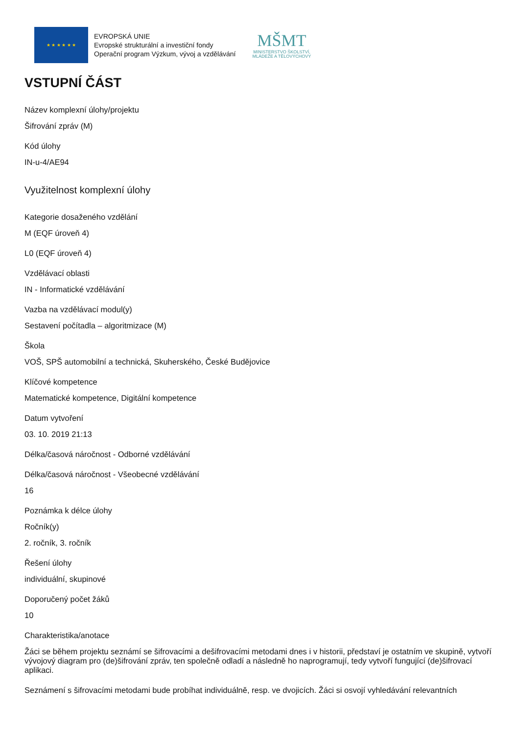★ ★ ★ ★ ★ ★
EVROPSKÁ UNIE
Evropské strukturální a investiční fondy
Operační program Výzkum, vývoj a vzdělávání
MŠMT
MINISTERSTVO ŠKOLSTVÍ,
MLÁDEŽE A TĚLOVÝCHOVY
VSTUPNÍ ČÁST
Název komplexní úlohy/projektu
Šifrování zpráv (M)
Kód úlohy
IN-u-4/AE94
Využitelnost komplexní úlohy
Kategorie dosaženého vzdělání
M (EQF úroveň 4)
L0 (EQF úroveň 4)
Vzdělávací oblasti
IN - Informatické vzdělávání
Vazba na vzdělávací modul(y)
Sestavení počítadla – algoritmizace (M)
Škola
VOŠ, SPŠ automobilní a technická, Skuherského, České Budějovice
Klíčové kompetence
Matematické kompetence, Digitální kompetence
Datum vytvoření
03. 10. 2019 21:13
Délka/časová náročnost - Odborné vzdělávání
Délka/časová náročnost - Všeobecné vzdělávání
16
Poznámka k délce úlohy
Ročník(y)
2. ročník, 3. ročník
Řešení úlohy
individuální, skupinové
Doporučený počet žáků
10
Charakteristika/anotace
Žáci se během projektu seznámí se šifrovacími a dešifrovacími metodami dnes i v historii, představí je ostatním ve skupině, vytvoří vývojový diagram pro (de)šifrování zpráv, ten společně odladí a následně ho naprogramují, tedy vytvoří fungující (de)šifrovací aplikaci.
Seznámení s šifrovacími metodami bude probíhat individuálně, resp. ve dvojicích. Žáci si osvojí vyhledávání relevantních